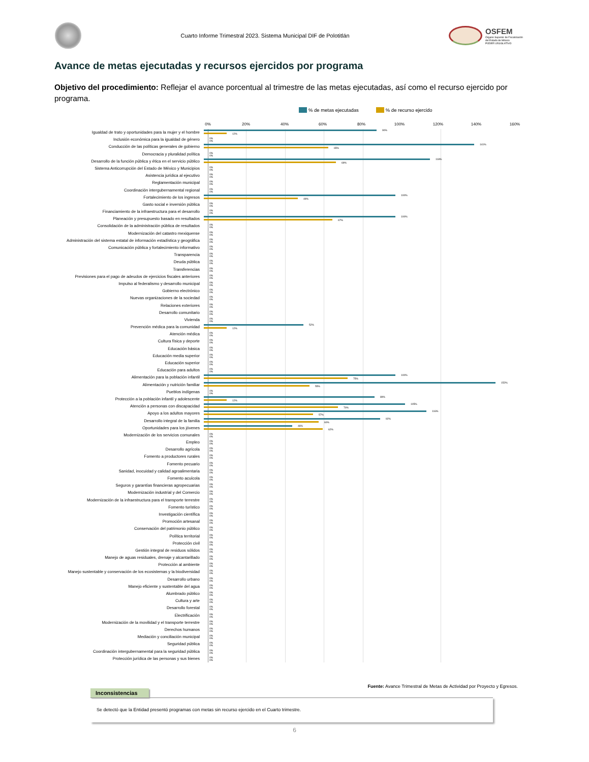Cuarto Informe Trimestral 2023. Sistema Municipal DIF de Polotitlán
OSFEM
Órgano Superior de Fiscalización
del Estado de México
PODER LEGISLATIVO
Avance de metas ejecutadas y recursos ejercidos por programa
Objetivo del procedimiento: Reflejar el avance porcentual al trimestre de las metas ejecutadas, así como el recurso ejercido por programa.
% de metas ejecutadas % de recurso ejercido
0% 20% 40% 60% 80% 100% 120% 140% 160%
Igualdad de trato y oportunidades para la mujer y el hombre
90%
12%
Inclusión económica para la igualdad de género
0%
0%
Conducción de las políticas generales de gobierno
141%
65%
Democracia y pluralidad política
0%
0%
Desarrollo de la función pública y ética en el servicio público
118%
69%
Sistema Anticorrupción del Estado de México y Municipios
0%
0%
Asistencia jurídica al ejecutivo
0%
0%
Reglamentación municipal
0%
0%
Coordinación intergubernamental regional
0%
0%
Fortalecimiento de los ingresos
100%
49%
Gasto social e inversión pública
0%
0%
Financiamiento de la infraestructura para el desarrollo
0%
0%
Planeación y presupuesto basado en resultados
100%
67%
Consolidación de la administración pública de resultados
0%
0%
Modernización del catastro mexiquense
0%
0%
Administración del sistema estatal de información estadística y geográfica
0%
0%
Comunicación pública y fortalecimiento informativo
0%
0%
Transparencia
0%
0%
Deuda pública
0%
0%
Transferencias
0%
0%
Previsiones para el pago de adeudos de ejercicios fiscales anteriores
0%
0%
Impulso al federalismo y desarrollo municipal
0%
0%
Gobierno electrónico
0%
0%
Nuevas organizaciones de la sociedad
0%
0%
Relaciones exteriores
0%
0%
Desarrollo comunitario
0%
0%
Vivienda
0%
0%
Prevención médica para la comunidad
52%
12%
Atención médica
0%
0%
Cultura física y deporte
0%
0%
Educación básica
0%
0%
Educación media superior
0%
0%
Educación superior
0%
0%
Educación para adultos
0%
0%
Alimentación para la población infantil
100%
75%
Alimentación y nutrición familiar
152%
55%
Pueblos indígenas
0%
0%
Protección a la población infantil y adolescente
89%
12%
Atención a personas con discapacidad
105%
70%
Apoyo a los adultos mayores
116%
57%
Desarrollo integral de la familia
92%
60%
Oportunidades para los jóvenes
46%
62%
Modernización de los servicios comunales
0%
0%
Empleo
0%
0%
Desarrollo agrícola
0%
0%
Fomento a productores rurales
0%
0%
Fomento pecuario
0%
0%
Sanidad, inocuidad y calidad agroalimentaria
0%
0%
Fomento acuícola
0%
0%
Seguros y garantías financieras agropecuarias
0%
0%
Modernización industrial y del Comercio
0%
0%
Modernización de la infraestructura para el transporte terrestre
0%
0%
Fomento turístico
0%
0%
Investigación científica
0%
0%
Promoción artesanal
0%
0%
Conservación del patrimonio público
0%
0%
Política territorial
0%
0%
Protección civil
0%
0%
Gestión integral de residuos sólidos
0%
0%
Manejo de aguas residuales, drenaje y alcantarillado
0%
0%
Protección al ambiente
0%
0%
Manejo sustentable y conservación de los ecosistemas y la biodiversidad
0%
0%
Desarrollo urbano
0%
0%
Manejo eficiente y sustentable del agua
0%
0%
Alumbrado público
0%
0%
Cultura y arte
0%
0%
Desarrollo forestal
0%
0%
Electrificación
0%
0%
Modernización de la movilidad y el transporte terrestre
0%
0%
Derechos humanos
0%
0%
Mediación y conciliación municipal
0%
0%
Seguridad pública
0%
0%
Coordinación intergubernamental para la seguridad pública
0%
0%
Protección jurídica de las personas y sus bienes
0%
0%
Fuente: Avance Trimestral de Metas de Actividad por Proyecto y Egresos.
Inconsistencias
Se detectó que la Entidad presentó programas con metas sin recurso ejercido en el Cuarto trimestre.
6